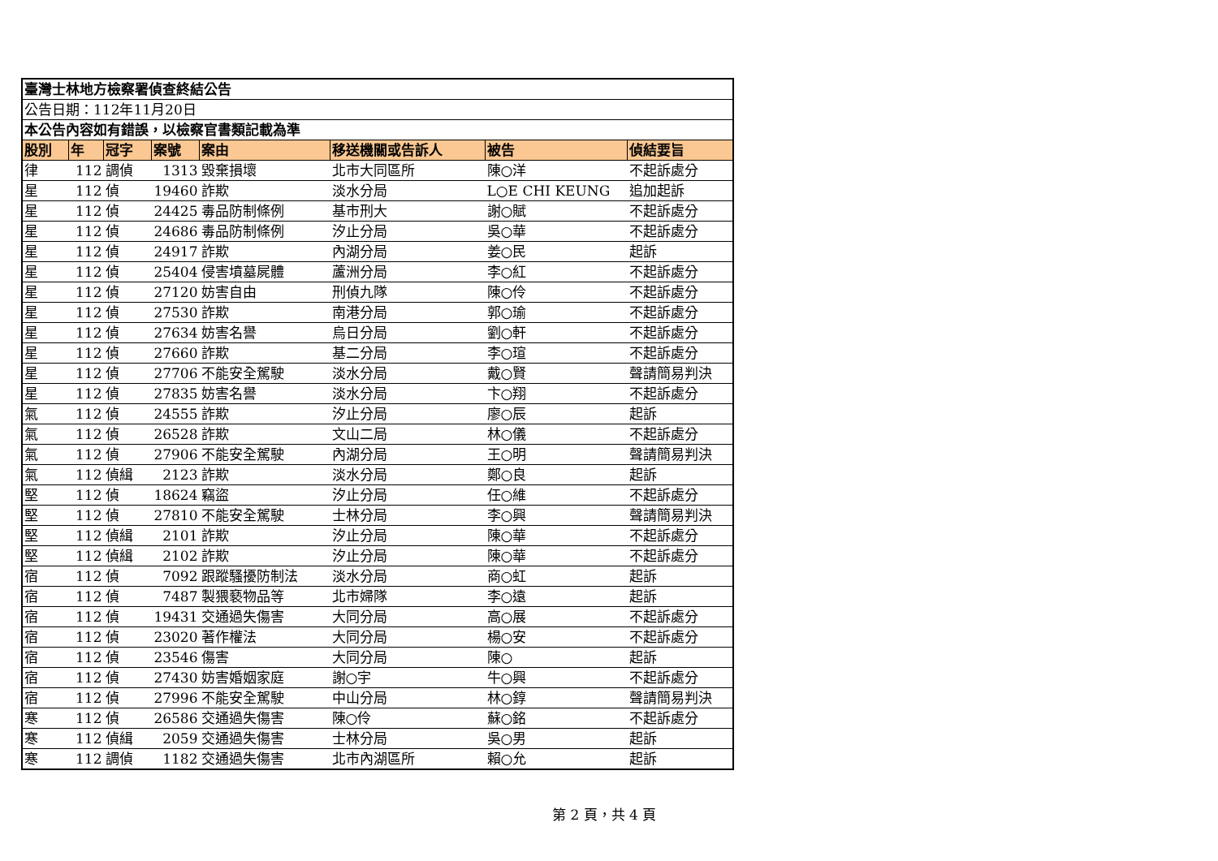| 臺灣士林地方檢察署偵查終結公告 | | | | | | | |
| 公告日期：112年11月20日 | | | | | | | |
| 本公告內容如有錯誤，以檢察官書類記載為準 | | | | | | | |
| 股別 | 年 | 冠字 | 案號 | 案由 | 移送機關或告訴人 | 被告 | 偵結要旨 |
| 律 | 112 | 調偵 | 1313 | 毀棄損壞 | 北市大同區所 | 陳○洋 | 不起訴處分 |
| 星 | 112 | 偵 | 19460 | 詐欺 | 淡水分局 | L○E CHI KEUNG | 追加起訴 |
| 星 | 112 | 偵 | 24425 | 毒品防制條例 | 基市刑大 | 謝○賦 | 不起訴處分 |
| 星 | 112 | 偵 | 24686 | 毒品防制條例 | 汐止分局 | 吳○華 | 不起訴處分 |
| 星 | 112 | 偵 | 24917 | 詐欺 | 內湖分局 | 姜○民 | 起訴 |
| 星 | 112 | 偵 | 25404 | 侵害墳墓屍體 | 蘆洲分局 | 李○紅 | 不起訴處分 |
| 星 | 112 | 偵 | 27120 | 妨害自由 | 刑偵九隊 | 陳○伶 | 不起訴處分 |
| 星 | 112 | 偵 | 27530 | 詐欺 | 南港分局 | 郭○瑜 | 不起訴處分 |
| 星 | 112 | 偵 | 27634 | 妨害名譽 | 烏日分局 | 劉○軒 | 不起訴處分 |
| 星 | 112 | 偵 | 27660 | 詐欺 | 基二分局 | 李○瑄 | 不起訴處分 |
| 星 | 112 | 偵 | 27706 | 不能安全駕駛 | 淡水分局 | 戴○賢 | 聲請簡易判決 |
| 星 | 112 | 偵 | 27835 | 妨害名譽 | 淡水分局 | 卞○翔 | 不起訴處分 |
| 氣 | 112 | 偵 | 24555 | 詐欺 | 汐止分局 | 廖○辰 | 起訴 |
| 氣 | 112 | 偵 | 26528 | 詐欺 | 文山二局 | 林○儀 | 不起訴處分 |
| 氣 | 112 | 偵 | 27906 | 不能安全駕駛 | 內湖分局 | 王○明 | 聲請簡易判決 |
| 氣 | 112 | 偵緝 | 2123 | 詐欺 | 淡水分局 | 鄭○良 | 起訴 |
| 堅 | 112 | 偵 | 18624 | 竊盜 | 汐止分局 | 任○維 | 不起訴處分 |
| 堅 | 112 | 偵 | 27810 | 不能安全駕駛 | 士林分局 | 李○興 | 聲請簡易判決 |
| 堅 | 112 | 偵緝 | 2101 | 詐欺 | 汐止分局 | 陳○華 | 不起訴處分 |
| 堅 | 112 | 偵緝 | 2102 | 詐欺 | 汐止分局 | 陳○華 | 不起訴處分 |
| 宿 | 112 | 偵 | 7092 | 跟蹤騷擾防制法 | 淡水分局 | 商○虹 | 起訴 |
| 宿 | 112 | 偵 | 7487 | 製猥褻物品等 | 北市婦隊 | 李○遠 | 起訴 |
| 宿 | 112 | 偵 | 19431 | 交通過失傷害 | 大同分局 | 高○展 | 不起訴處分 |
| 宿 | 112 | 偵 | 23020 | 著作權法 | 大同分局 | 楊○安 | 不起訴處分 |
| 宿 | 112 | 偵 | 23546 | 傷害 | 大同分局 | 陳○ | 起訴 |
| 宿 | 112 | 偵 | 27430 | 妨害婚姻家庭 | 謝○宇 | 牛○興 | 不起訴處分 |
| 宿 | 112 | 偵 | 27996 | 不能安全駕駛 | 中山分局 | 林○錞 | 聲請簡易判決 |
| 寒 | 112 | 偵 | 26586 | 交通過失傷害 | 陳○伶 | 蘇○銘 | 不起訴處分 |
| 寒 | 112 | 偵緝 | 2059 | 交通過失傷害 | 士林分局 | 吳○男 | 起訴 |
| 寒 | 112 | 調偵 | 1182 | 交通過失傷害 | 北市內湖區所 | 賴○允 | 起訴 |
第 2 頁，共 4 頁